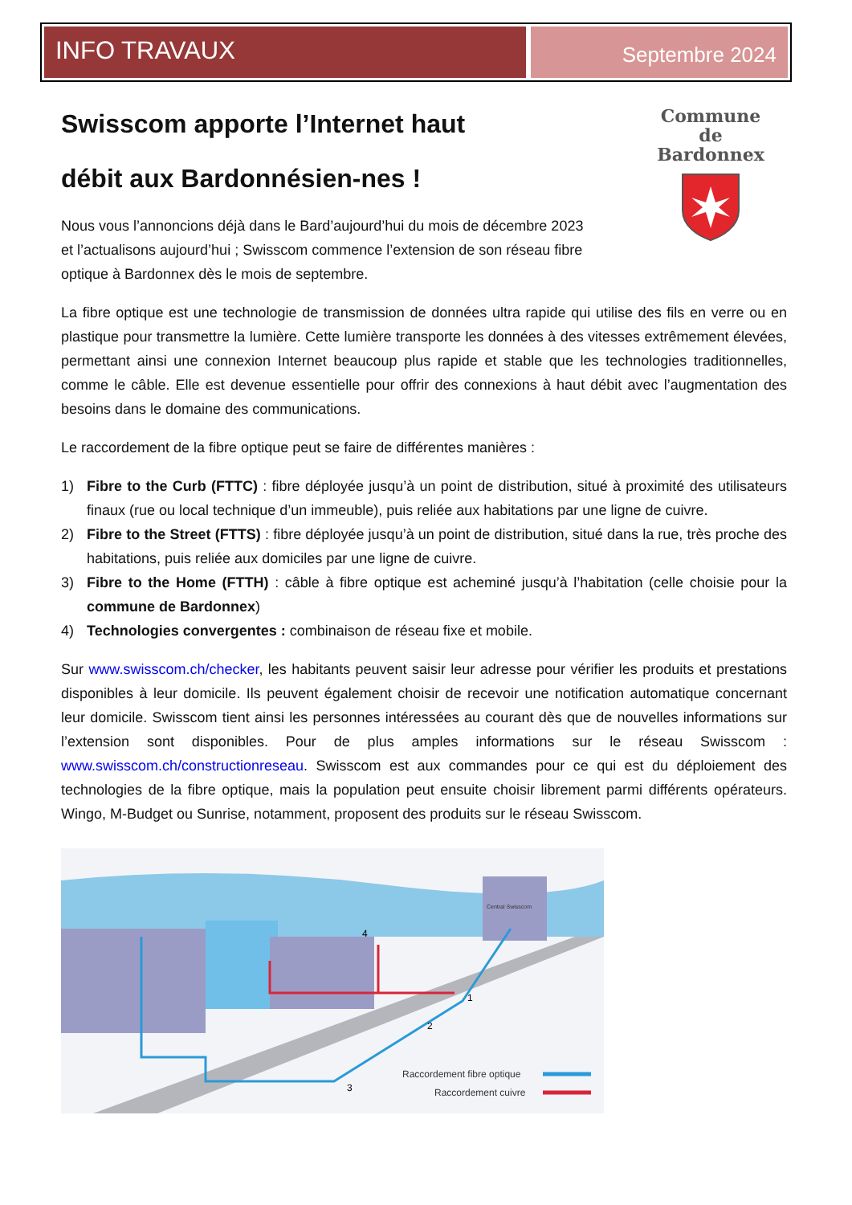INFO TRAVAUX
Septembre 2024
Commune
de
Bardonnex
Swisscom apporte l’Internet haut débit aux Bardonnésien-nes !
Nous vous l’annoncions déjà dans le Bard’aujourd’hui du mois de décembre 2023 et l’actualisons aujourd’hui ; Swisscom commence l’extension de son réseau fibre optique à Bardonnex dès le mois de septembre.
La fibre optique est une technologie de transmission de données ultra rapide qui utilise des fils en verre ou en plastique pour transmettre la lumière. Cette lumière transporte les données à des vitesses extrêmement élevées, permettant ainsi une connexion Internet beaucoup plus rapide et stable que les technologies traditionnelles, comme le câble. Elle est devenue essentielle pour offrir des connexions à haut débit avec l’augmentation des besoins dans le domaine des communications.
Le raccordement de la fibre optique peut se faire de différentes manières :
1) Fibre to the Curb (FTTC) : fibre déployée jusqu’à un point de distribution, situé à proximité des utilisateurs finaux (rue ou local technique d’un immeuble), puis reliée aux habitations par une ligne de cuivre.
2) Fibre to the Street (FTTS) : fibre déployée jusqu’à un point de distribution, situé dans la rue, très proche des habitations, puis reliée aux domiciles par une ligne de cuivre.
3) Fibre to the Home (FTTH) : câble à fibre optique est acheminé jusqu’à l’habitation (celle choisie pour la commune de Bardonnex)
4) Technologies convergentes : combinaison de réseau fixe et mobile.
Sur www.swisscom.ch/checker, les habitants peuvent saisir leur adresse pour vérifier les produits et prestations disponibles à leur domicile. Ils peuvent également choisir de recevoir une notification automatique concernant leur domicile. Swisscom tient ainsi les personnes intéressées au courant dès que de nouvelles informations sur l’extension sont disponibles. Pour de plus amples informations sur le réseau Swisscom : www.swisscom.ch/constructionreseau. Swisscom est aux commandes pour ce qui est du déploiement des technologies de la fibre optique, mais la population peut ensuite choisir librement parmi différents opérateurs. Wingo, M-Budget ou Sunrise, notamment, proposent des produits sur le réseau Swisscom.
Central Swisscom
Raccordement fibre optique
Raccordement cuivre
4
1
2
3